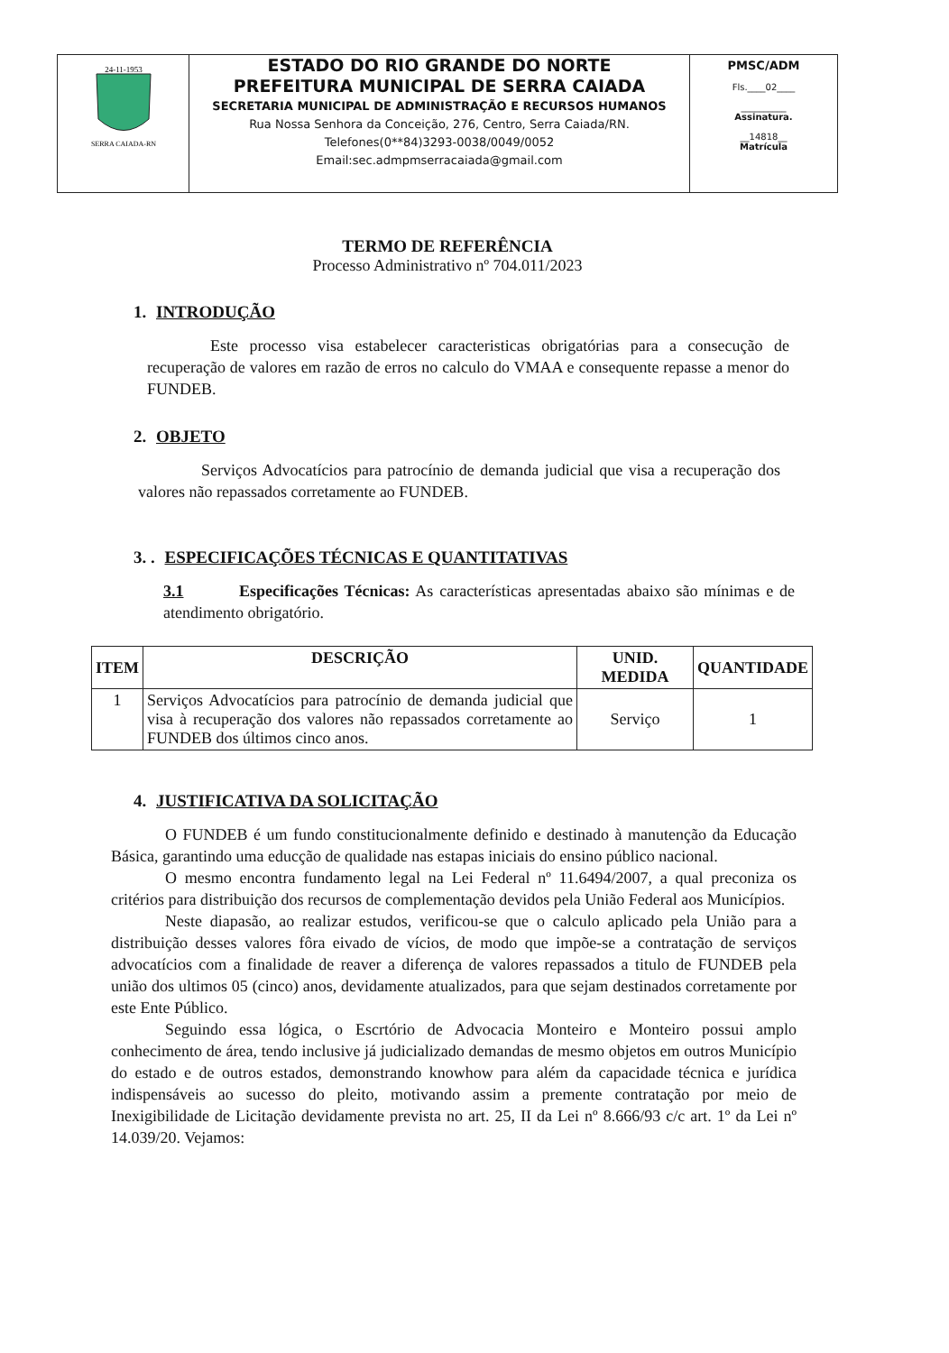| 24-11-1953 SERRA CAIADA-RN | ESTADO DO RIO GRANDE DO NORTE PREFEITURA MUNICIPAL DE SERRA CAIADA SECRETARIA MUNICIPAL DE ADMINISTRAÇÃO E RECURSOS HUMANOS Rua Nossa Senhora da Conceição, 276, Centro, Serra Caiada/RN. Telefones(0**84)3293-0038/0049/0052 Email:sec.admpmserracaiada@gmail.com | PMSC/ADM Fls.____02____ __________ Assinatura. __14818__ Matrícula |
TERMO DE REFERÊNCIA
Processo Administrativo nº 704.011/2023
1. INTRODUÇÃO
Este processo visa estabelecer caracteristicas obrigatórias para a consecução de recuperação de valores em razão de erros no calculo do VMAA e consequente repasse a menor do FUNDEB.
2. OBJETO
Serviços Advocatícios para patrocínio de demanda judicial que visa a recuperação dos valores não repassados corretamente ao FUNDEB.
3. . ESPECIFICAÇÕES TÉCNICAS E QUANTITATIVAS
3.1 Especificações Técnicas: As características apresentadas abaixo são mínimas e de atendimento obrigatório.
| ITEM | DESCRIÇÃO | UNID. MEDIDA | QUANTIDADE |
| --- | --- | --- | --- |
| 1 | Serviços Advocatícios para patrocínio de demanda judicial que visa à recuperação dos valores não repassados corretamente ao FUNDEB dos últimos cinco anos. | Serviço | 1 |
4. JUSTIFICATIVA DA SOLICITAÇÃO
O FUNDEB é um fundo constitucionalmente definido e destinado à manutenção da Educação Básica, garantindo uma educção de qualidade nas estapas iniciais do ensino público nacional.
O mesmo encontra fundamento legal na Lei Federal nº 11.6494/2007, a qual preconiza os critérios para distribuição dos recursos de complementação devidos pela União Federal aos Municípios.
Neste diapasão, ao realizar estudos, verificou-se que o calculo aplicado pela União para a distribuição desses valores fôra eivado de vícios, de modo que impõe-se a contratação de serviços advocatícios com a finalidade de reaver a diferença de valores repassados a titulo de FUNDEB pela união dos ultimos 05 (cinco) anos, devidamente atualizados, para que sejam destinados corretamente por este Ente Público.
Seguindo essa lógica, o Escrtório de Advocacia Monteiro e Monteiro possui amplo conhecimento de área, tendo inclusive já judicializado demandas de mesmo objetos em outros Município do estado e de outros estados, demonstrando knowhow para além da capacidade técnica e jurídica indispensáveis ao sucesso do pleito, motivando assim a premente contratação por meio de Inexigibilidade de Licitação devidamente prevista no art. 25, II da Lei nº 8.666/93 c/c art. 1º da Lei nº 14.039/20. Vejamos: